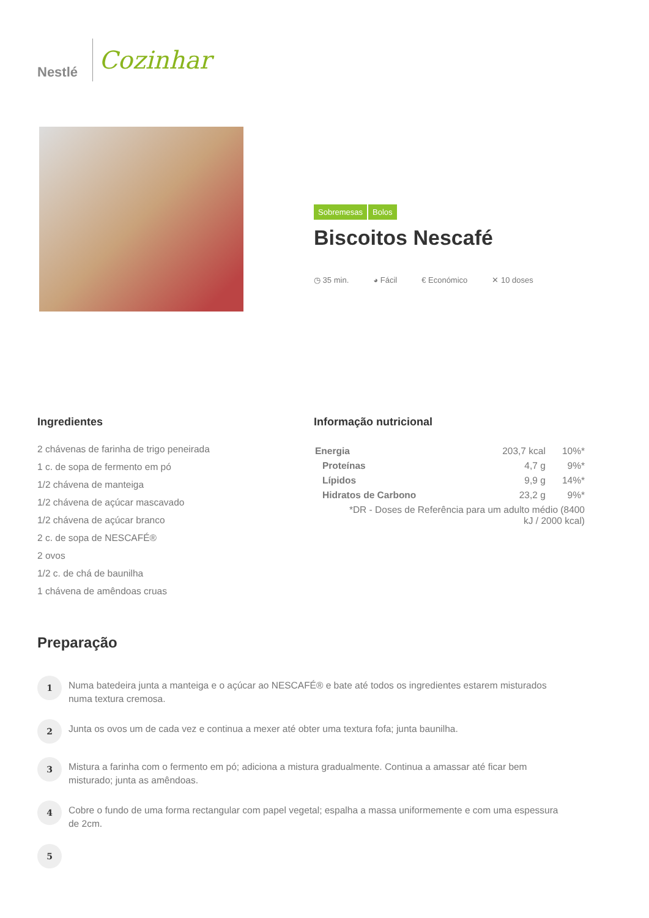Nestlé
Cozinhar
Sobremesas Bolos
Biscoitos Nescafé
◷ 35 min. ◕ Fácil € Económico ✕ 10 doses
Ingredientes
2 chávenas de farinha de trigo peneirada
1 c. de sopa de fermento em pó
1/2 chávena de manteiga
1/2 chávena de açúcar mascavado
1/2 chávena de açúcar branco
2 c. de sopa de NESCAFÉ®
2 ovos
1/2 c. de chá de baunilha
1 chávena de amêndoas cruas
Informação nutricional
| Energia | 203,7 kcal | 10%* |
| Proteínas | 4,7 g | 9%* |
| Lípidos | 9,9 g | 14%* |
| Hidratos de Carbono | 23,2 g | 9%* |
| *DR - Doses de Referência para um adulto médio (8400 kJ / 2000 kcal) | | |
Preparação
1
Numa batedeira junta a manteiga e o açúcar ao NESCAFÉ® e bate até todos os ingredientes estarem misturados numa textura cremosa.
2
Junta os ovos um de cada vez e continua a mexer até obter uma textura fofa; junta baunilha.
3
Mistura a farinha com o fermento em pó; adiciona a mistura gradualmente. Continua a amassar até ficar bem misturado; junta as amêndoas.
4
Cobre o fundo de uma forma rectangular com papel vegetal; espalha a massa uniformemente e com uma espessura de 2cm.
5